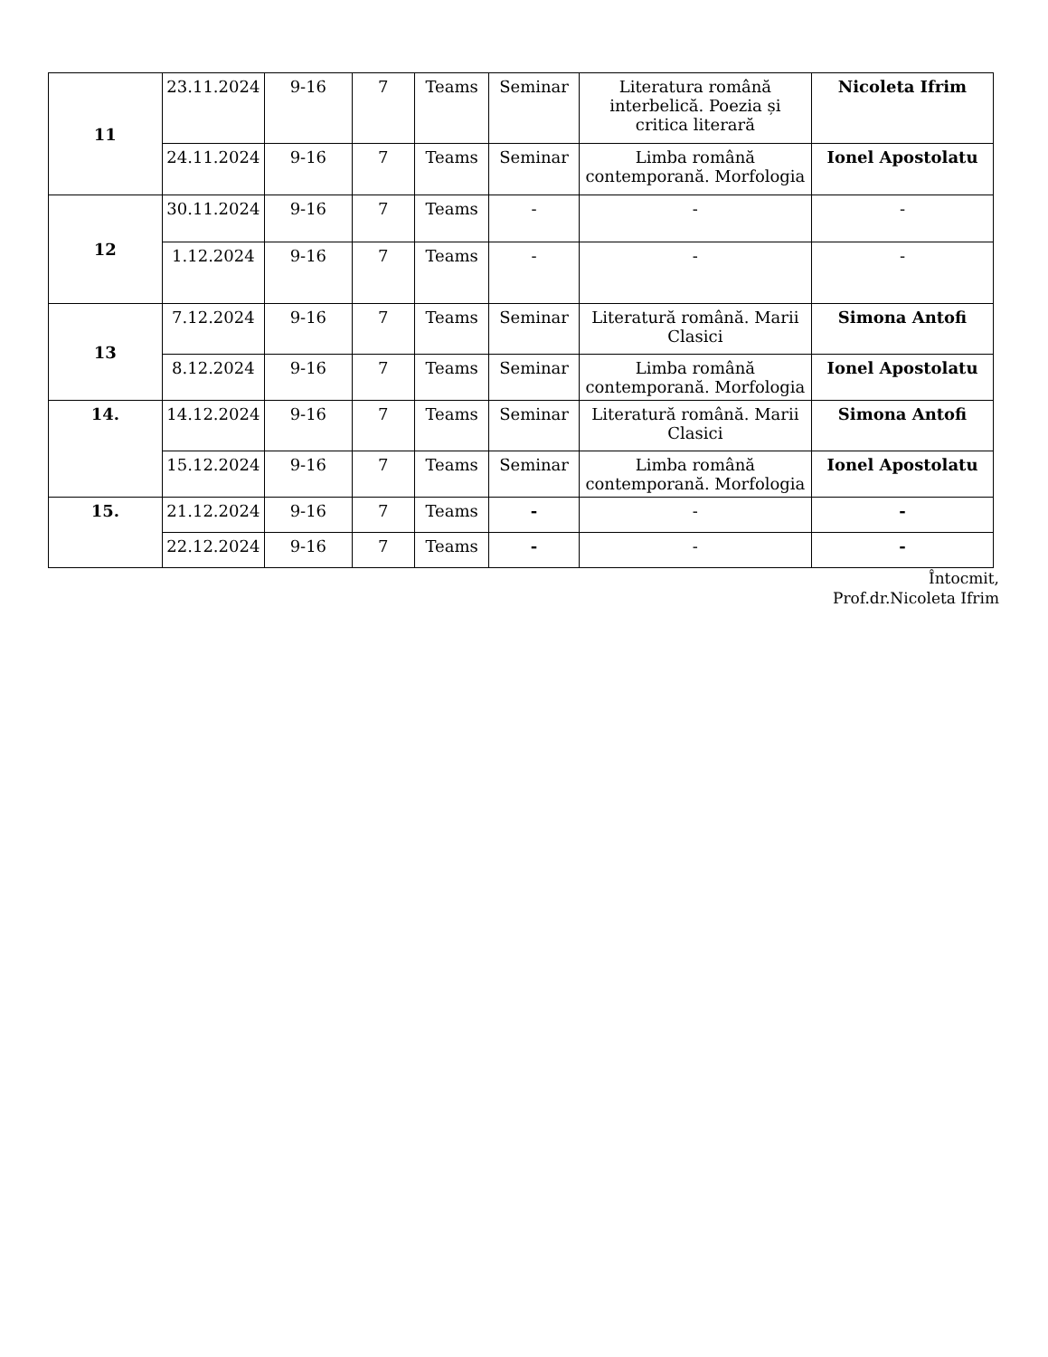| 11 | 23.11.2024 | 9-16 | 7 | Teams | Seminar | Literatura română interbelică. Poezia și critica literară | Nicoleta Ifrim |
| | 24.11.2024 | 9-16 | 7 | Teams | Seminar | Limba română contemporană. Morfologia | Ionel Apostolatu |
| 12 | 30.11.2024 | 9-16 | 7 | Teams | - | - | - |
| | 1.12.2024 | 9-16 | 7 | Teams | - | - | - |
| 13 | 7.12.2024 | 9-16 | 7 | Teams | Seminar | Literatură română. Marii Clasici | Simona Antofi |
| | 8.12.2024 | 9-16 | 7 | Teams | Seminar | Limba română contemporană. Morfologia | Ionel Apostolatu |
| 14. | 14.12.2024 | 9-16 | 7 | Teams | Seminar | Literatură română. Marii Clasici | Simona Antofi |
| | 15.12.2024 | 9-16 | 7 | Teams | Seminar | Limba română contemporană. Morfologia | Ionel Apostolatu |
| 15. | 21.12.2024 | 9-16 | 7 | Teams | - | - | - |
| | 22.12.2024 | 9-16 | 7 | Teams | - | - | - |
Întocmit,
Prof.dr.Nicoleta Ifrim